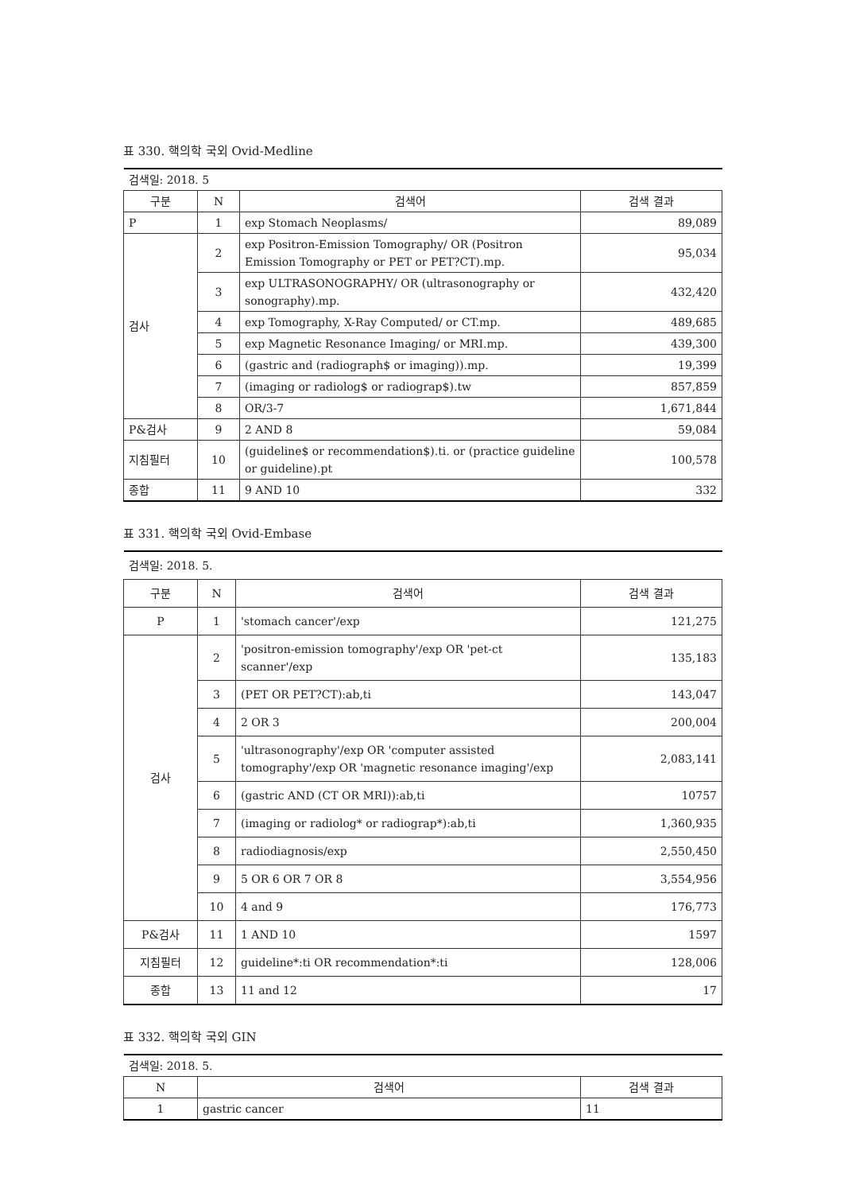표 330. 핵의학 국외 Ovid-Medline
| 검색일: 2018. 5 | | | |
| 구분 | N | 검색어 | 검색 결과 |
| P | 1 | exp Stomach Neoplasms/ | 89,089 |
| 검사 | 2 | exp Positron-Emission Tomography/ OR (Positron Emission Tomography or PET or PET?CT).mp. | 95,034 |
| | 3 | exp ULTRASONOGRAPHY/ OR (ultrasonography or sonography).mp. | 432,420 |
| | 4 | exp Tomography, X-Ray Computed/ or CT.mp. | 489,685 |
| | 5 | exp Magnetic Resonance Imaging/ or MRI.mp. | 439,300 |
| | 6 | (gastric and (radiograph$ or imaging)).mp. | 19,399 |
| | 7 | (imaging or radiolog$ or radiograp$).tw | 857,859 |
| | 8 | OR/3-7 | 1,671,844 |
| P&검사 | 9 | 2 AND 8 | 59,084 |
| 지침필터 | 10 | (guideline$ or recommendation$).ti. or (practice guideline or guideline).pt | 100,578 |
| 종합 | 11 | 9 AND 10 | 332 |
표 331. 핵의학 국외 Ovid-Embase
| 검색일: 2018. 5. | | | |
| 구분 | N | 검색어 | 검색 결과 |
| P | 1 | 'stomach cancer'/exp | 121,275 |
| 검사 | 2 | 'positron-emission tomography'/exp OR 'pet-ct scanner'/exp | 135,183 |
| | 3 | (PET OR PET?CT):ab,ti | 143,047 |
| | 4 | 2 OR 3 | 200,004 |
| | 5 | 'ultrasonography'/exp OR 'computer assisted tomography'/exp OR 'magnetic resonance imaging'/exp | 2,083,141 |
| | 6 | (gastric AND (CT OR MRI)):ab,ti | 10757 |
| | 7 | (imaging or radiolog* or radiograp*):ab,ti | 1,360,935 |
| | 8 | radiodiagnosis/exp | 2,550,450 |
| | 9 | 5 OR 6 OR 7 OR 8 | 3,554,956 |
| | 10 | 4 and 9 | 176,773 |
| P&검사 | 11 | 1 AND 10 | 1597 |
| 지침필터 | 12 | guideline*:ti OR recommendation*:ti | 128,006 |
| 종합 | 13 | 11 and 12 | 17 |
표 332. 핵의학 국외 GIN
| 검색일: 2018. 5. | | |
| N | 검색어 | 검색 결과 |
| 1 | gastric cancer | 11 |